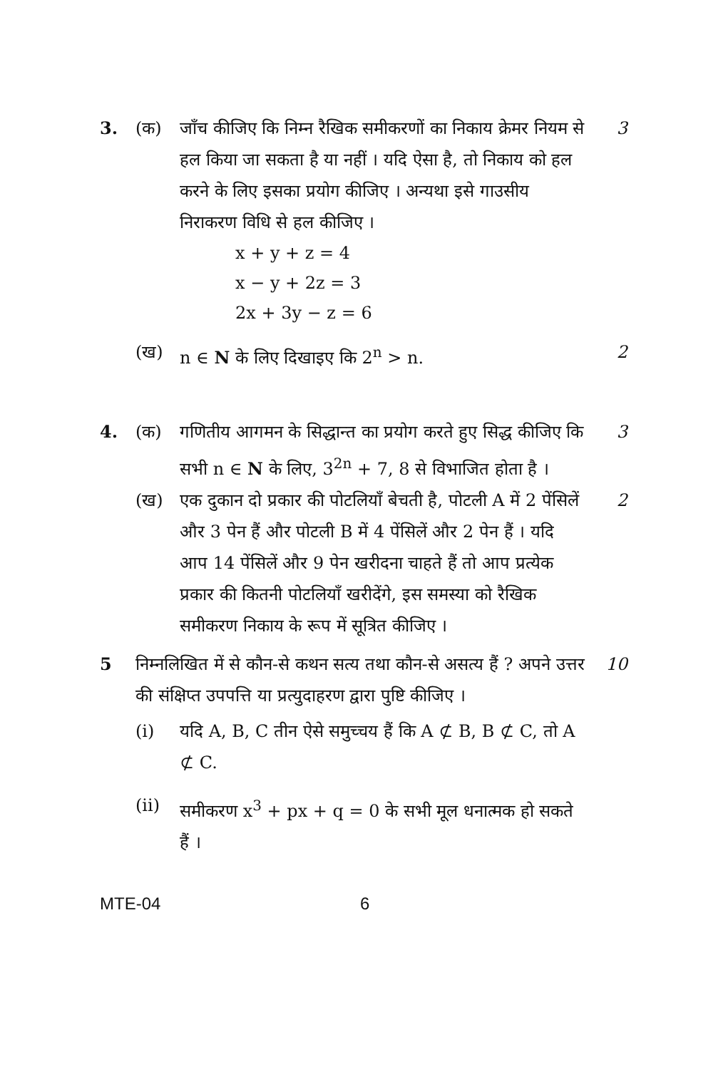3. (क) जाँच कीजिए कि निम्न रैखिक समीकरणों का निकाय क्रेमर नियम से हल किया जा सकता है या नहीं । यदि ऐसा है, तो निकाय को हल करने के लिए इसका प्रयोग कीजिए । अन्यथा इसे गाउसीय निराकरण विधि से हल कीजिए ।
3
x + y + z = 4
x − y + 2z = 3
2x + 3y − z = 6
(ख) n ∈ N के लिए दिखाइए कि 2<sup>n</sup> > n. 2
4. (क) गणितीय आगमन के सिद्धान्त का प्रयोग करते हुए सिद्ध कीजिए कि सभी n ∈ N के लिए, 3<sup>2n</sup> + 7, 8 से विभाजित होता है ।
3
(ख) एक दुकान दो प्रकार की पोटलियाँ बेचती है, पोटली A में 2 पेंसिलें और 3 पेन हैं और पोटली B में 4 पेंसिलें और 2 पेन हैं । यदि आप 14 पेंसिलें और 9 पेन खरीदना चाहते हैं तो आप प्रत्येक प्रकार की कितनी पोटलियाँ खरीदेंगे, इस समस्या को रैखिक समीकरण निकाय के रूप में सूत्रित कीजिए ।
2
5 निम्नलिखित में से कौन-से कथन सत्य तथा कौन-से असत्य हैं ? अपने उत्तर की संक्षिप्त उपपत्ति या प्रत्युदाहरण द्वारा पुष्टि कीजिए ।
10
(i) यदि A, B, C तीन ऐसे समुच्चय हैं कि A ⊄ B, B ⊄ C, तो A ⊄ C.
(ii) समीकरण x<sup>3</sup> + px + q = 0 के सभी मूल धनात्मक हो सकते हैं ।
MTE-04 6